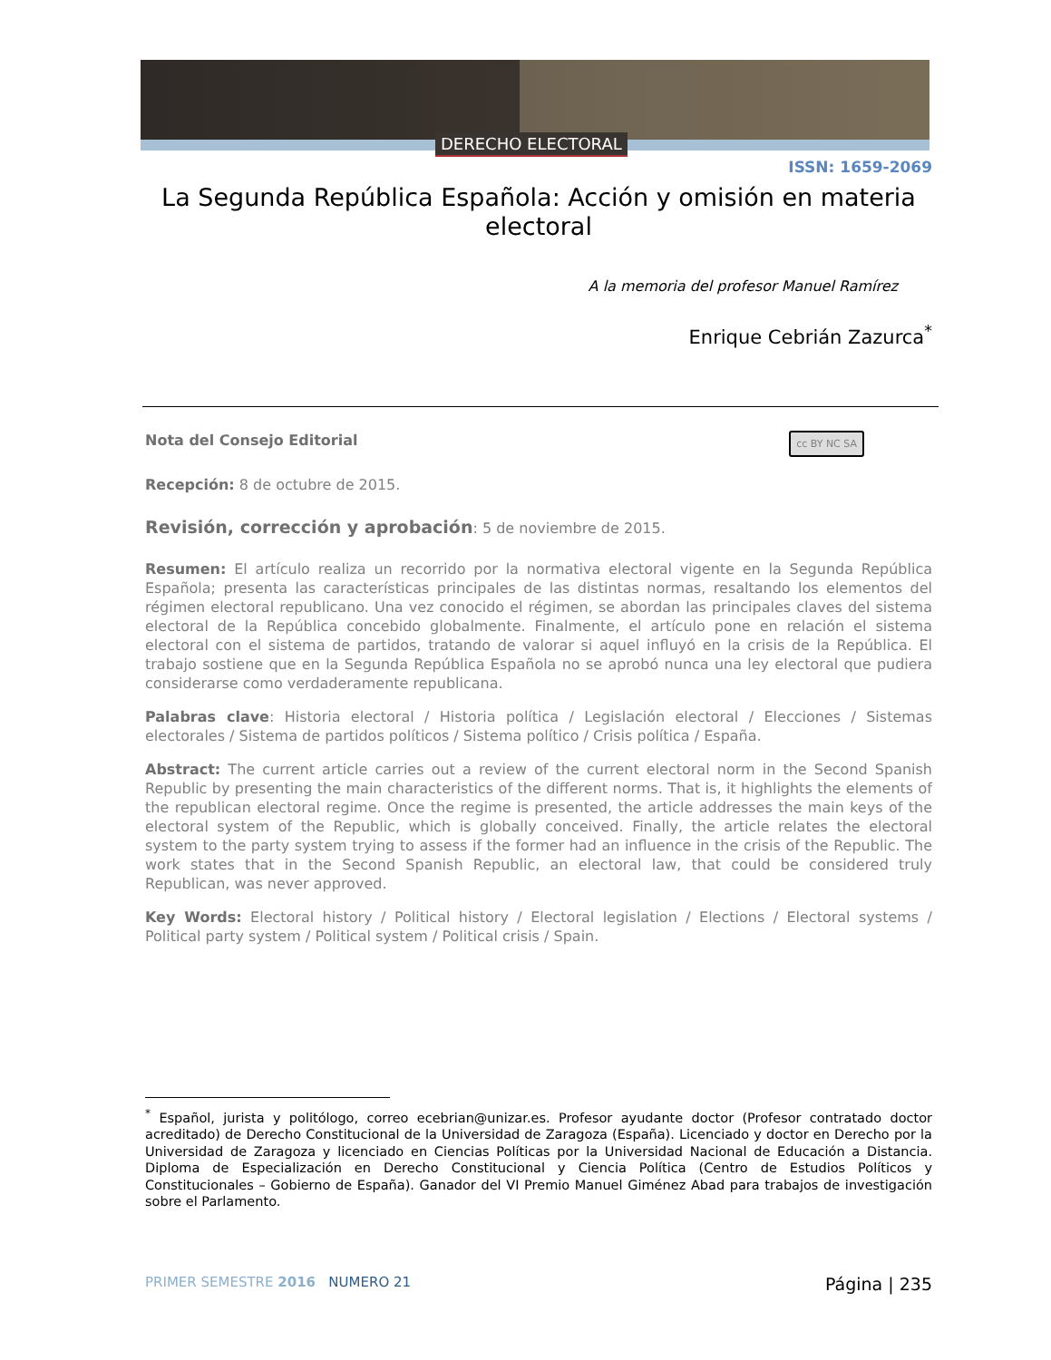DERECHO ELECTORAL
ISSN: 1659-2069
La Segunda República Española: Acción y omisión en materia electoral
A la memoria del profesor Manuel Ramírez
Enrique Cebrián Zazurca<sup>*</sup>
cc BY NC SA Nota del Consejo Editorial
Recepción: 8 de octubre de 2015.
Revisión, corrección y aprobación: 5 de noviembre de 2015.
Resumen: El artículo realiza un recorrido por la normativa electoral vigente en la Segunda República Española; presenta las características principales de las distintas normas, resaltando los elementos del régimen electoral republicano. Una vez conocido el régimen, se abordan las principales claves del sistema electoral de la República concebido globalmente. Finalmente, el artículo pone en relación el sistema electoral con el sistema de partidos, tratando de valorar si aquel influyó en la crisis de la República. El trabajo sostiene que en la Segunda República Española no se aprobó nunca una ley electoral que pudiera considerarse como verdaderamente republicana.
Palabras clave: Historia electoral / Historia política / Legislación electoral / Elecciones / Sistemas electorales / Sistema de partidos políticos / Sistema político / Crisis política / España.
Abstract: The current article carries out a review of the current electoral norm in the Second Spanish Republic by presenting the main characteristics of the different norms. That is, it highlights the elements of the republican electoral regime. Once the regime is presented, the article addresses the main keys of the electoral system of the Republic, which is globally conceived. Finally, the article relates the electoral system to the party system trying to assess if the former had an influence in the crisis of the Republic. The work states that in the Second Spanish Republic, an electoral law, that could be considered truly Republican, was never approved.
Key Words: Electoral history / Political history / Electoral legislation / Elections / Electoral systems / Political party system / Political system / Political crisis / Spain.
<sup>*</sup> Español, jurista y politólogo, correo ecebrian@unizar.es. Profesor ayudante doctor (Profesor contratado doctor acreditado) de Derecho Constitucional de la Universidad de Zaragoza (España). Licenciado y doctor en Derecho por la Universidad de Zaragoza y licenciado en Ciencias Políticas por la Universidad Nacional de Educación a Distancia. Diploma de Especialización en Derecho Constitucional y Ciencia Política (Centro de Estudios Políticos y Constitucionales – Gobierno de España). Ganador del VI Premio Manuel Giménez Abad para trabajos de investigación sobre el Parlamento.
PRIMER SEMESTRE 2016 NUMERO 21 Página | 235